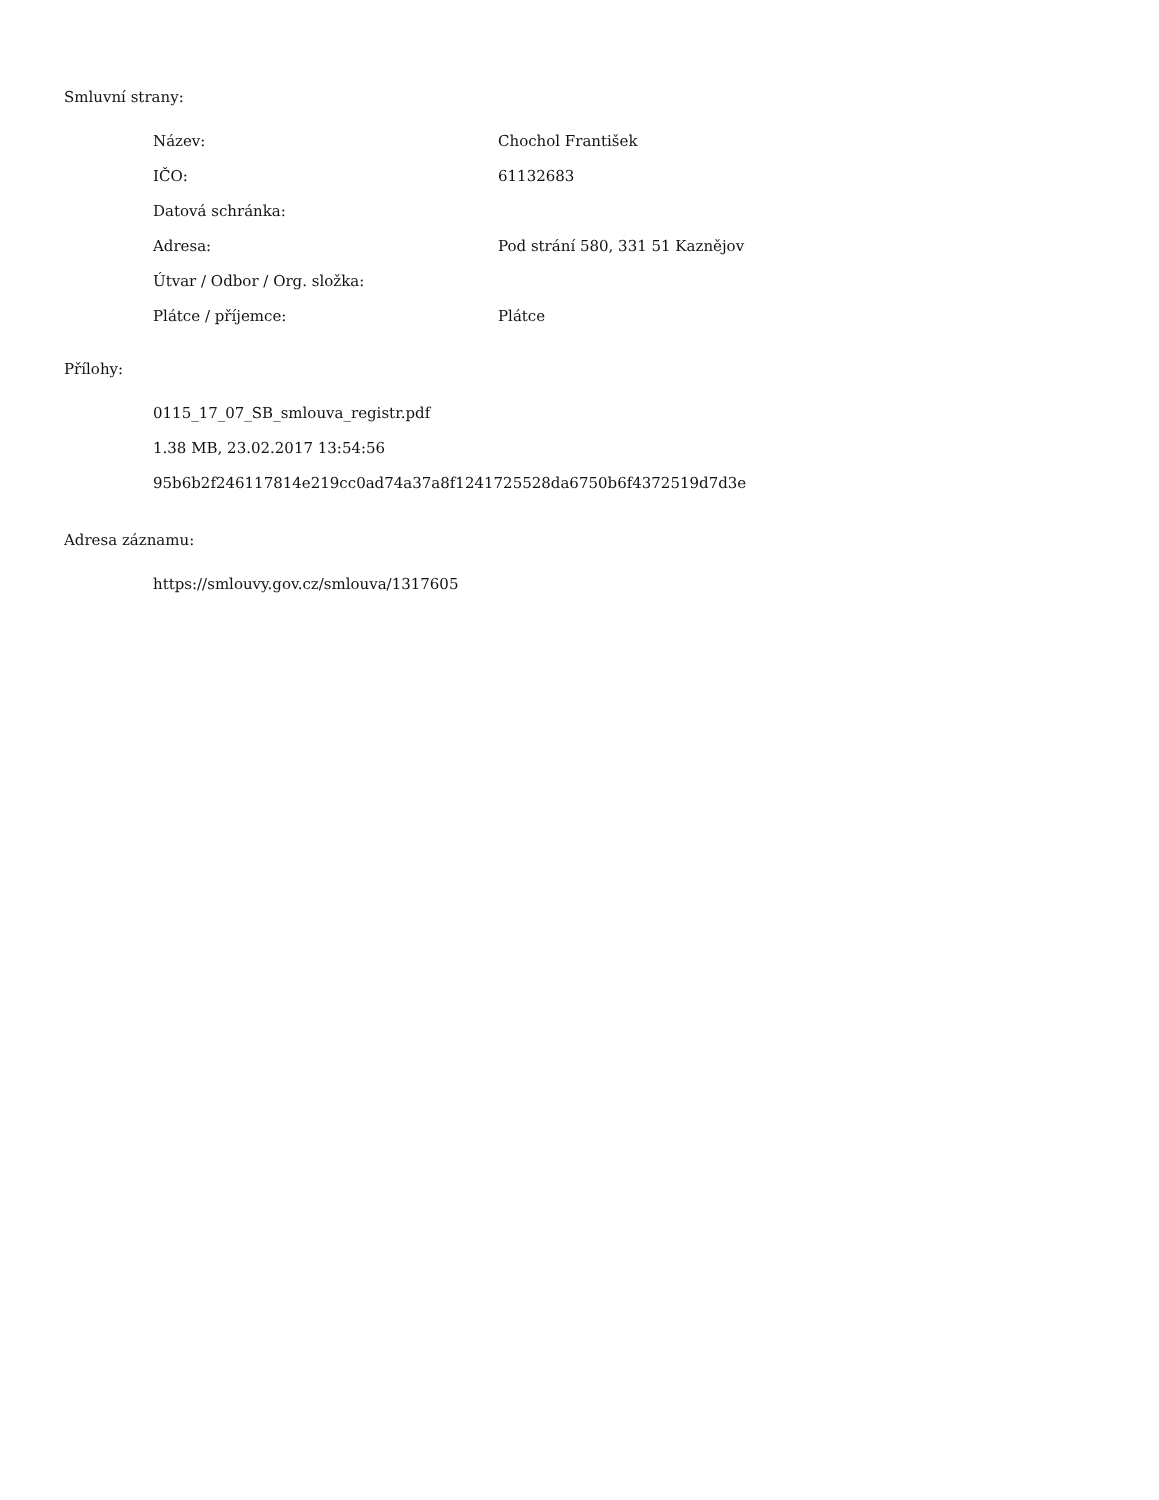Smluvní strany:
| Název: | Chochol František |
| IČO: | 61132683 |
| Datová schránka: | |
| Adresa: | Pod strání 580, 331 51 Kaznějov |
| Útvar / Odbor / Org. složka: | |
| Plátce / příjemce: | Plátce |
Přílohy:
0115_17_07_SB_smlouva_registr.pdf
1.38 MB, 23.02.2017 13:54:56
95b6b2f246117814e219cc0ad74a37a8f1241725528da6750b6f4372519d7d3e
Adresa záznamu:
https://smlouvy.gov.cz/smlouva/1317605